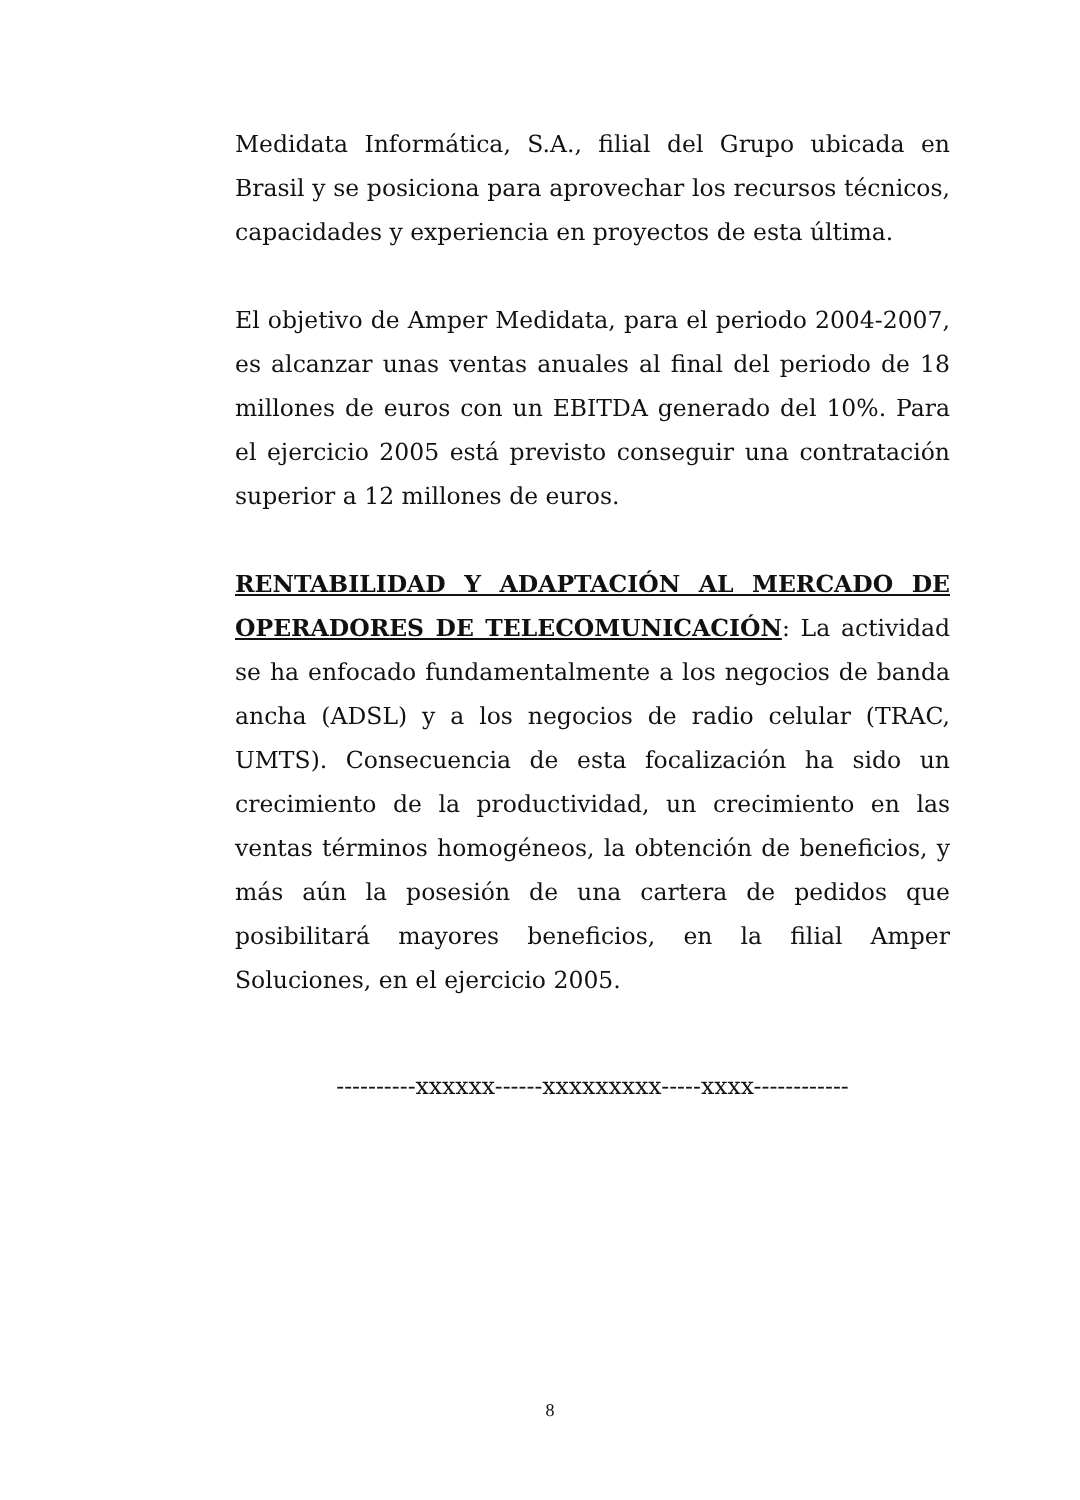Medidata Informática, S.A., filial del Grupo ubicada en Brasil y se posiciona para aprovechar los recursos técnicos, capacidades y experiencia en proyectos de esta última.
El objetivo de Amper Medidata, para el periodo 2004-2007, es alcanzar unas ventas anuales al final del periodo de 18 millones de euros con un EBITDA generado del 10%. Para el ejercicio 2005 está previsto conseguir una contratación superior a 12 millones de euros.
RENTABILIDAD Y ADAPTACIÓN AL MERCADO DE OPERADORES DE TELECOMUNICACIÓN: La actividad se ha enfocado fundamentalmente a los negocios de banda ancha (ADSL) y a los negocios de radio celular (TRAC, UMTS). Consecuencia de esta focalización ha sido un crecimiento de la productividad, un crecimiento en las ventas términos homogéneos, la obtención de beneficios, y más aún la posesión de una cartera de pedidos que posibilitará mayores beneficios, en la filial Amper Soluciones, en el ejercicio 2005.
----------xxxxxx------xxxxxxxxx-----xxxx------------
8